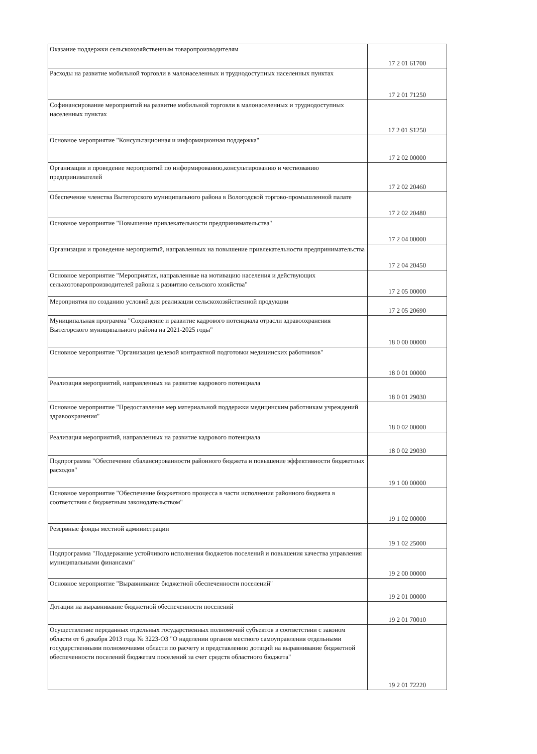| Оказание поддержки сельскохозяйственным товаропроизводителям | 17 2 01 61700 |
| Расходы на развитие мобильной торговли в малонаселенных и труднодоступных населенных пунктах | 17 2 01 71250 |
| Софинансирование мероприятий на развитие мобильной торговли в малонаселенных и труднодоступных населенных пунктах | 17 2 01 S1250 |
| Основное мероприятие "Консультационная и информационная поддержка" | 17 2 02 00000 |
| Организация и проведение мероприятий по информированию,консультированию и чествованию предпринимателей | 17 2 02 20460 |
| Обеспечение членства Вытегорского муниципального района в Вологодской торгово-промышленной палате | 17 2 02 20480 |
| Основное мероприятие "Повышение привлекательности предпринимательства" | 17 2 04 00000 |
| Организация и проведение мероприятий, направленных на повышение привлекательности предпринимательства | 17 2 04 20450 |
| Основное мероприятие "Мероприятия, направленные на мотивацию населения и действующих сельхозтоваропроизводителей района к развитию сельского хозяйства" | 17 2 05 00000 |
| Мероприятия по созданию условий для реализации сельскохозяйственной продукции | 17 2 05 20690 |
| Муниципальная программа "Сохранение и развитие кадрового потенциала отрасли здравоохранения Вытегорского муниципального района на 2021-2025 годы" | 18 0 00 00000 |
| Основное мероприятие "Организация целевой контрактной подготовки медицинских работников" | 18 0 01 00000 |
| Реализация мероприятий, направленных на развитие кадрового потенциала | 18 0 01 29030 |
| Основное мероприятие "Предоставление мер материальной поддержки медицинским работникам учреждений здравоохранения" | 18 0 02 00000 |
| Реализация мероприятий, направленных на развитие кадрового потенциала | 18 0 02 29030 |
| Подпрограмма "Обеспечение сбалансированности районного бюджета и повышение эффективности бюджетных расходов" | 19 1 00 00000 |
| Основное мероприятие "Обеспечение бюджетного процесса в части исполнения районного бюджета в соответствии с бюджетным законодательством" | 19 1 02 00000 |
| Резервные фонды местной администрации | 19 1 02 25000 |
| Подпрограмма "Поддержание устойчивого исполнения бюджетов поселений и повышения качества управления муниципальными финансами" | 19 2 00 00000 |
| Основное мероприятие "Выравнивание бюджетной обеспеченности поселений" | 19 2 01 00000 |
| Дотации на выравнивание бюджетной обеспеченности поселений | 19 2 01 70010 |
| Осуществление переданных отдельных государственных полномочий субъектов в соответствии с законом области от 6 декабря 2013 года № 3223-ОЗ "О наделении органов местного самоуправления отдельными государственными полномочиями области по расчету и представлению дотаций на выравнивание бюджетной обеспеченности поселений бюджетам поселений за счет средств областного бюджета" | 19 2 01 72220 |